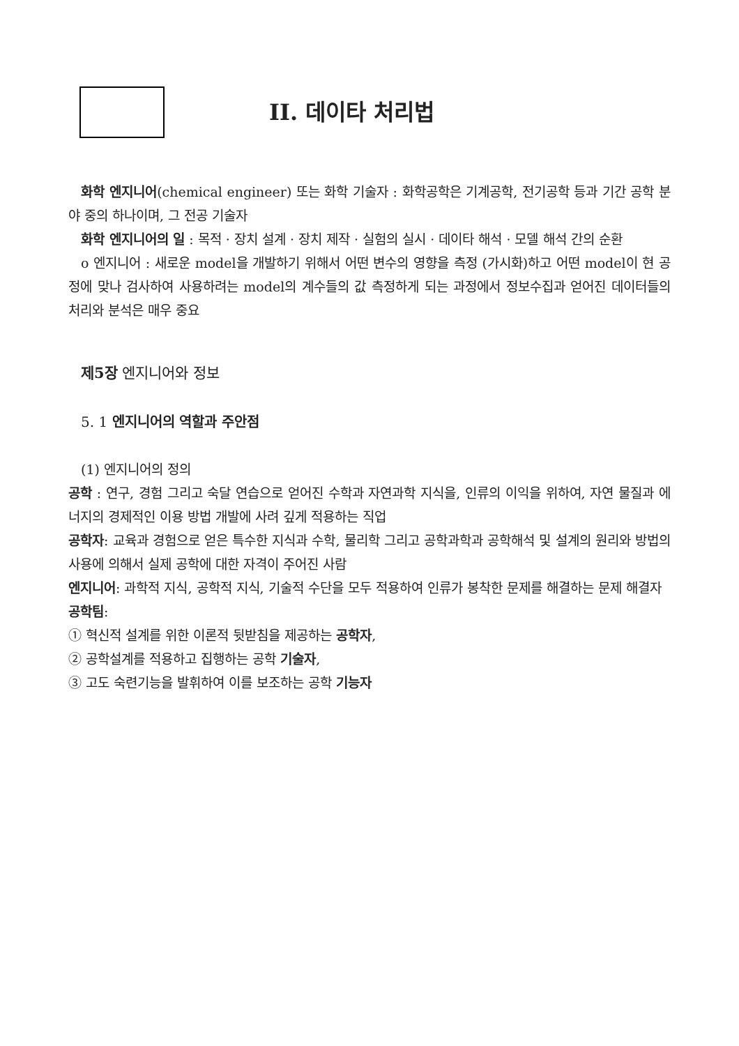II. 데이타 처리법
화학 엔지니어(chemical engineer) 또는 화학 기술자 : 화학공학은 기계공학, 전기공학 등과 기간 공학 분야 중의 하나이며, 그 전공 기술자
화학 엔지니어의 일 : 목적 · 장치 설계 · 장치 제작 · 실험의 실시 · 데이타 해석 · 모델 해석 간의 순환
o 엔지니어 : 새로운 model을 개발하기 위해서 어떤 변수의 영향을 측정 (가시화)하고 어떤 model이 현 공정에 맞나 검사하여 사용하려는 model의 계수들의 값 측정하게 되는 과정에서 정보수집과 얻어진 데이터들의 처리와 분석은 매우 중요
제5장 엔지니어와 정보
5. 1 엔지니어의 역할과 주안점
(1) 엔지니어의 정의
공학 : 연구, 경험 그리고 숙달 연습으로 얻어진 수학과 자연과학 지식을, 인류의 이익을 위하여, 자연 물질과 에너지의 경제적인 이용 방법 개발에 사려 깊게 적용하는 직업
공학자: 교육과 경험으로 얻은 특수한 지식과 수학, 물리학 그리고 공학과학과 공학해석 및 설계의 원리와 방법의 사용에 의해서 실제 공학에 대한 자격이 주어진 사람
엔지니어: 과학적 지식, 공학적 지식, 기술적 수단을 모두 적용하여 인류가 봉착한 문제를 해결하는 문제 해결자
공학팀:
① 혁신적 설계를 위한 이론적 뒷받침을 제공하는 공학자,
② 공학설계를 적용하고 집행하는 공학 기술자,
③ 고도 숙련기능을 발휘하여 이를 보조하는 공학 기능자